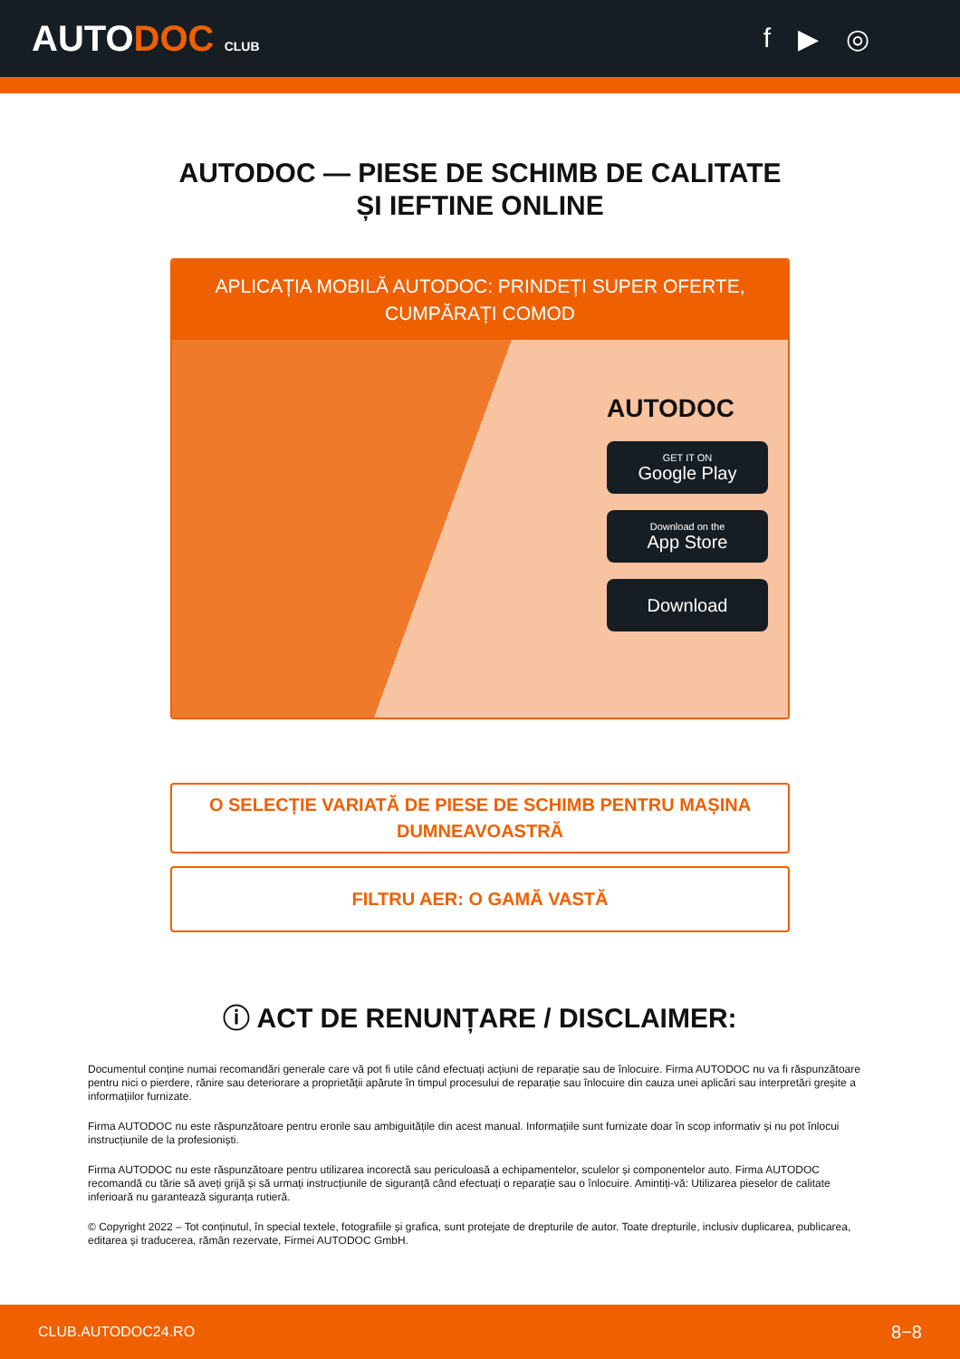AUTODOC CLUB
f ▶ ◎
AUTODOC — PIESE DE SCHIMB DE CALITATE ȘI IEFTINE ONLINE
APLICAȚIA MOBILĂ AUTODOC: PRINDEȚI SUPER OFERTE, CUMPĂRAȚI COMOD
AUTODOC
GET IT ON
Google Play
Download on the
App Store
Download
O SELECȚIE VARIATĂ DE PIESE DE SCHIMB PENTRU MAȘINA DUMNEAVOASTRĂ
FILTRU AER: O GAMĂ VASTĂ
ⓘ ACT DE RENUNȚARE / DISCLAIMER:
Documentul conține numai recomandări generale care vă pot fi utile când efectuați acțiuni de reparație sau de înlocuire. Firma AUTODOC nu va fi răspunzătoare pentru nici o pierdere, rănire sau deteriorare a proprietății apărute în timpul procesului de reparație sau înlocuire din cauza unei aplicări sau interpretări greșite a informațiilor furnizate.
Firma AUTODOC nu este răspunzătoare pentru erorile sau ambiguitățile din acest manual. Informațiile sunt furnizate doar în scop informativ și nu pot înlocui instrucțiunile de la profesioniști.
Firma AUTODOC nu este răspunzătoare pentru utilizarea incorectă sau periculoasă a echipamentelor, sculelor și componentelor auto. Firma AUTODOC recomandă cu tărie să aveți grijă și să urmați instrucțiunile de siguranță când efectuați o reparație sau o înlocuire. Amintiți-vă: Utilizarea pieselor de calitate inferioară nu garantează siguranța rutieră.
© Copyright 2022 – Tot conținutul, în special textele, fotografiile și grafica, sunt protejate de drepturile de autor. Toate drepturile, inclusiv duplicarea, publicarea, editarea și traducerea, rămân rezervate, Firmei AUTODOC GmbH.
CLUB.AUTODOC24.RO 8−8